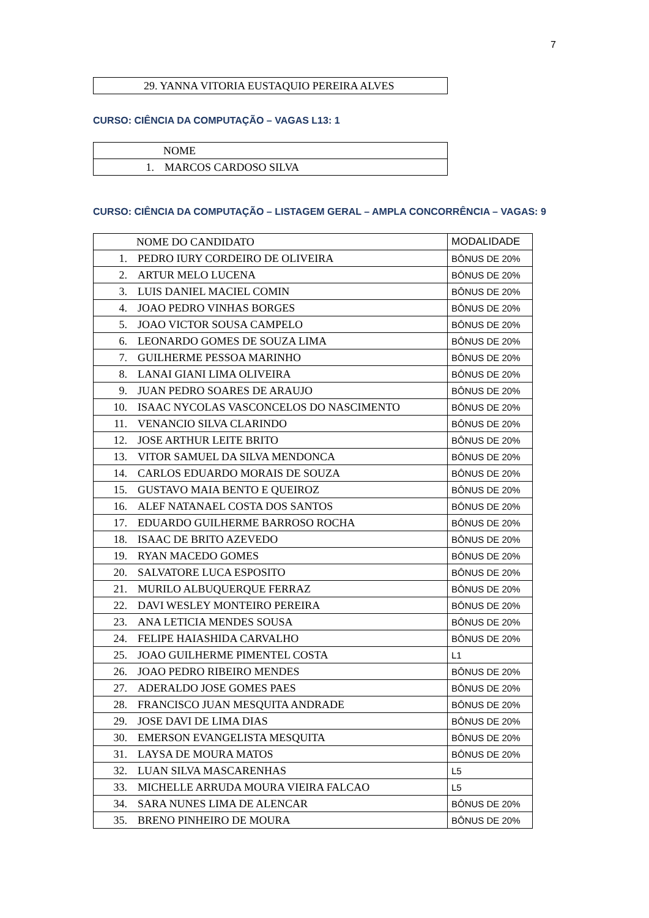7
| 29. YANNA VITORIA EUSTAQUIO PEREIRA ALVES |
CURSO: CIÊNCIA DA COMPUTAÇÃO – VAGAS L13: 1
| NOME |
| --- |
| 1. MARCOS CARDOSO SILVA |
CURSO: CIÊNCIA DA COMPUTAÇÃO – LISTAGEM GERAL – AMPLA CONCORRÊNCIA – VAGAS: 9
| NOME DO CANDIDATO | MODALIDADE |
| --- | --- |
| 1. PEDRO IURY CORDEIRO DE OLIVEIRA | BÔNUS DE 20% |
| 2. ARTUR MELO LUCENA | BÔNUS DE 20% |
| 3. LUIS DANIEL MACIEL COMIN | BÔNUS DE 20% |
| 4. JOAO PEDRO VINHAS BORGES | BÔNUS DE 20% |
| 5. JOAO VICTOR SOUSA CAMPELO | BÔNUS DE 20% |
| 6. LEONARDO GOMES DE SOUZA LIMA | BÔNUS DE 20% |
| 7. GUILHERME PESSOA MARINHO | BÔNUS DE 20% |
| 8. LANAI GIANI LIMA OLIVEIRA | BÔNUS DE 20% |
| 9. JUAN PEDRO SOARES DE ARAUJO | BÔNUS DE 20% |
| 10. ISAAC NYCOLAS VASCONCELOS DO NASCIMENTO | BÔNUS DE 20% |
| 11. VENANCIO SILVA CLARINDO | BÔNUS DE 20% |
| 12. JOSE ARTHUR LEITE BRITO | BÔNUS DE 20% |
| 13. VITOR SAMUEL DA SILVA MENDONCA | BÔNUS DE 20% |
| 14. CARLOS EDUARDO MORAIS DE SOUZA | BÔNUS DE 20% |
| 15. GUSTAVO MAIA BENTO E QUEIROZ | BÔNUS DE 20% |
| 16. ALEF NATANAEL COSTA DOS SANTOS | BÔNUS DE 20% |
| 17. EDUARDO GUILHERME BARROSO ROCHA | BÔNUS DE 20% |
| 18. ISAAC DE BRITO AZEVEDO | BÔNUS DE 20% |
| 19. RYAN MACEDO GOMES | BÔNUS DE 20% |
| 20. SALVATORE LUCA ESPOSITO | BÔNUS DE 20% |
| 21. MURILO ALBUQUERQUE FERRAZ | BÔNUS DE 20% |
| 22. DAVI WESLEY MONTEIRO PEREIRA | BÔNUS DE 20% |
| 23. ANA LETICIA MENDES SOUSA | BÔNUS DE 20% |
| 24. FELIPE HAIASHIDA CARVALHO | BÔNUS DE 20% |
| 25. JOAO GUILHERME PIMENTEL COSTA | L1 |
| 26. JOAO PEDRO RIBEIRO MENDES | BÔNUS DE 20% |
| 27. ADERALDO JOSE GOMES PAES | BÔNUS DE 20% |
| 28. FRANCISCO JUAN MESQUITA ANDRADE | BÔNUS DE 20% |
| 29. JOSE DAVI DE LIMA DIAS | BÔNUS DE 20% |
| 30. EMERSON EVANGELISTA MESQUITA | BÔNUS DE 20% |
| 31. LAYSA DE MOURA MATOS | BÔNUS DE 20% |
| 32. LUAN SILVA MASCARENHAS | L5 |
| 33. MICHELLE ARRUDA MOURA VIEIRA FALCAO | L5 |
| 34. SARA NUNES LIMA DE ALENCAR | BÔNUS DE 20% |
| 35. BRENO PINHEIRO DE MOURA | BÔNUS DE 20% |